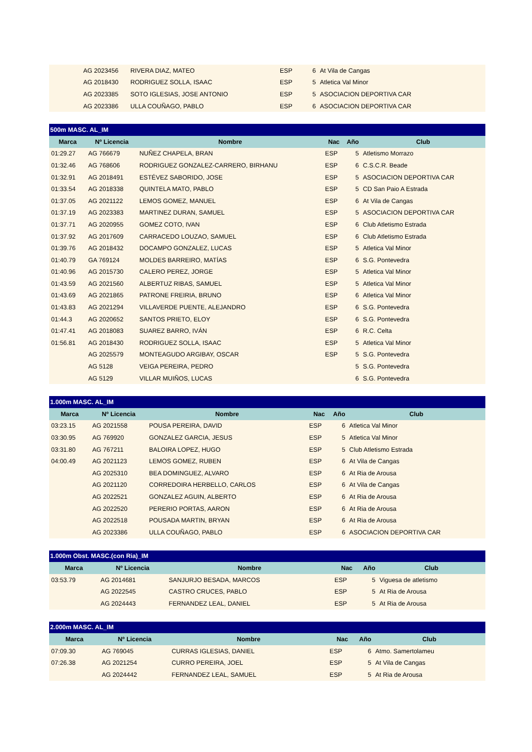| | AG 2023456 | RIVERA DIAZ, MATEO | ESP | 6 | At Vila de Cangas |
| | AG 2018430 | RODRIGUEZ SOLLA, ISAAC | ESP | 5 | Atletica Val Minor |
| | AG 2023385 | SOTO IGLESIAS, JOSE ANTONIO | ESP | 5 | ASOCIACION DEPORTIVA CAR |
| | AG 2023386 | ULLA COUÑAGO, PABLO | ESP | 6 | ASOCIACION DEPORTIVA CAR |
| 500m MASC. AL_IM | | | | | |
| Marca | Nº Licencia | Nombre | Nac | Año | Club |
| 01:29.27 | AG 766679 | NUÑEZ CHAPELA, BRAN | ESP | 5 | Atletismo Morrazo |
| 01:32.46 | AG 768606 | RODRIGUEZ GONZALEZ-CARRERO, BIRHANU | ESP | 6 | C.S.C.R. Beade |
| 01:32.91 | AG 2018491 | ESTÉVEZ SABORIDO, JOSE | ESP | 5 | ASOCIACION DEPORTIVA CAR |
| 01:33.54 | AG 2018338 | QUINTELA MATO, PABLO | ESP | 5 | CD San Paio A Estrada |
| 01:37.05 | AG 2021122 | LEMOS GOMEZ, MANUEL | ESP | 6 | At Vila de Cangas |
| 01:37.19 | AG 2023383 | MARTINEZ DURAN, SAMUEL | ESP | 5 | ASOCIACION DEPORTIVA CAR |
| 01:37.71 | AG 2020955 | GOMEZ COTO, IVAN | ESP | 6 | Club Atletismo Estrada |
| 01:37.92 | AG 2017609 | CARRACEDO LOUZAO, SAMUEL | ESP | 6 | Club Atletismo Estrada |
| 01:39.76 | AG 2018432 | DOCAMPO GONZALEZ, LUCAS | ESP | 5 | Atletica Val Minor |
| 01:40.79 | GA 769124 | MOLDES BARREIRO, MATÍAS | ESP | 6 | S.G. Pontevedra |
| 01:40.96 | AG 2015730 | CALERO PEREZ, JORGE | ESP | 5 | Atletica Val Minor |
| 01:43.59 | AG 2021560 | ALBERTUZ RIBAS, SAMUEL | ESP | 5 | Atletica Val Minor |
| 01:43.69 | AG 2021865 | PATRONE FREIRIA, BRUNO | ESP | 6 | Atletica Val Minor |
| 01:43.83 | AG 2021294 | VILLAVERDE PUENTE, ALEJANDRO | ESP | 6 | S.G. Pontevedra |
| 01:44.3 | AG 2020652 | SANTOS PRIETO, ELOY | ESP | 6 | S.G. Pontevedra |
| 01:47.41 | AG 2018083 | SUAREZ BARRO, IVÁN | ESP | 6 | R.C. Celta |
| 01:56.81 | AG 2018430 | RODRIGUEZ SOLLA, ISAAC | ESP | 5 | Atletica Val Minor |
| | AG 2025579 | MONTEAGUDO ARGIBAY, OSCAR | ESP | 5 | S.G. Pontevedra |
| | AG 5128 | VEIGA PEREIRA, PEDRO | | 5 | S.G. Pontevedra |
| | AG 5129 | VILLAR MUIÑOS, LUCAS | | 6 | S.G. Pontevedra |
| 1.000m MASC. AL_IM | | | | | |
| Marca | Nº Licencia | Nombre | Nac | Año | Club |
| 03:23.15 | AG 2021558 | POUSA PEREIRA, DAVID | ESP | 6 | Atletica Val Minor |
| 03:30.95 | AG 769920 | GONZALEZ GARCIA, JESUS | ESP | 5 | Atletica Val Minor |
| 03:31.80 | AG 767211 | BALOIRA LOPEZ, HUGO | ESP | 5 | Club Atletismo Estrada |
| 04:00.49 | AG 2021123 | LEMOS GOMEZ, RUBEN | ESP | 6 | At Vila de Cangas |
| | AG 2025310 | BEA DOMINGUEZ, ALVARO | ESP | 6 | At Ria de Arousa |
| | AG 2021120 | CORREDOIRA HERBELLO, CARLOS | ESP | 6 | At Vila de Cangas |
| | AG 2022521 | GONZALEZ AGUIN, ALBERTO | ESP | 6 | At Ria de Arousa |
| | AG 2022520 | PERERIO PORTAS, AARON | ESP | 6 | At Ria de Arousa |
| | AG 2022518 | POUSADA MARTIN, BRYAN | ESP | 6 | At Ria de Arousa |
| | AG 2023386 | ULLA COUÑAGO, PABLO | ESP | 6 | ASOCIACION DEPORTIVA CAR |
| 1.000m Obst. MASC.(con Ria)_IM | | | | | |
| Marca | Nº Licencia | Nombre | Nac | Año | Club |
| 03:53.79 | AG 2014681 | SANJURJO BESADA, MARCOS | ESP | 5 | Viguesa de atletismo |
| | AG 2022545 | CASTRO CRUCES, PABLO | ESP | 5 | At Ria de Arousa |
| | AG 2024443 | FERNANDEZ LEAL, DANIEL | ESP | 5 | At Ria de Arousa |
| 2.000m MASC. AL_IM | | | | | |
| Marca | Nº Licencia | Nombre | Nac | Año | Club |
| 07:09.30 | AG 769045 | CURRAS IGLESIAS, DANIEL | ESP | 6 | Atmo. Samertolameu |
| 07:26.38 | AG 2021254 | CURRO PEREIRA, JOEL | ESP | 5 | At Vila de Cangas |
| | AG 2024442 | FERNANDEZ LEAL, SAMUEL | ESP | 5 | At Ria de Arousa |